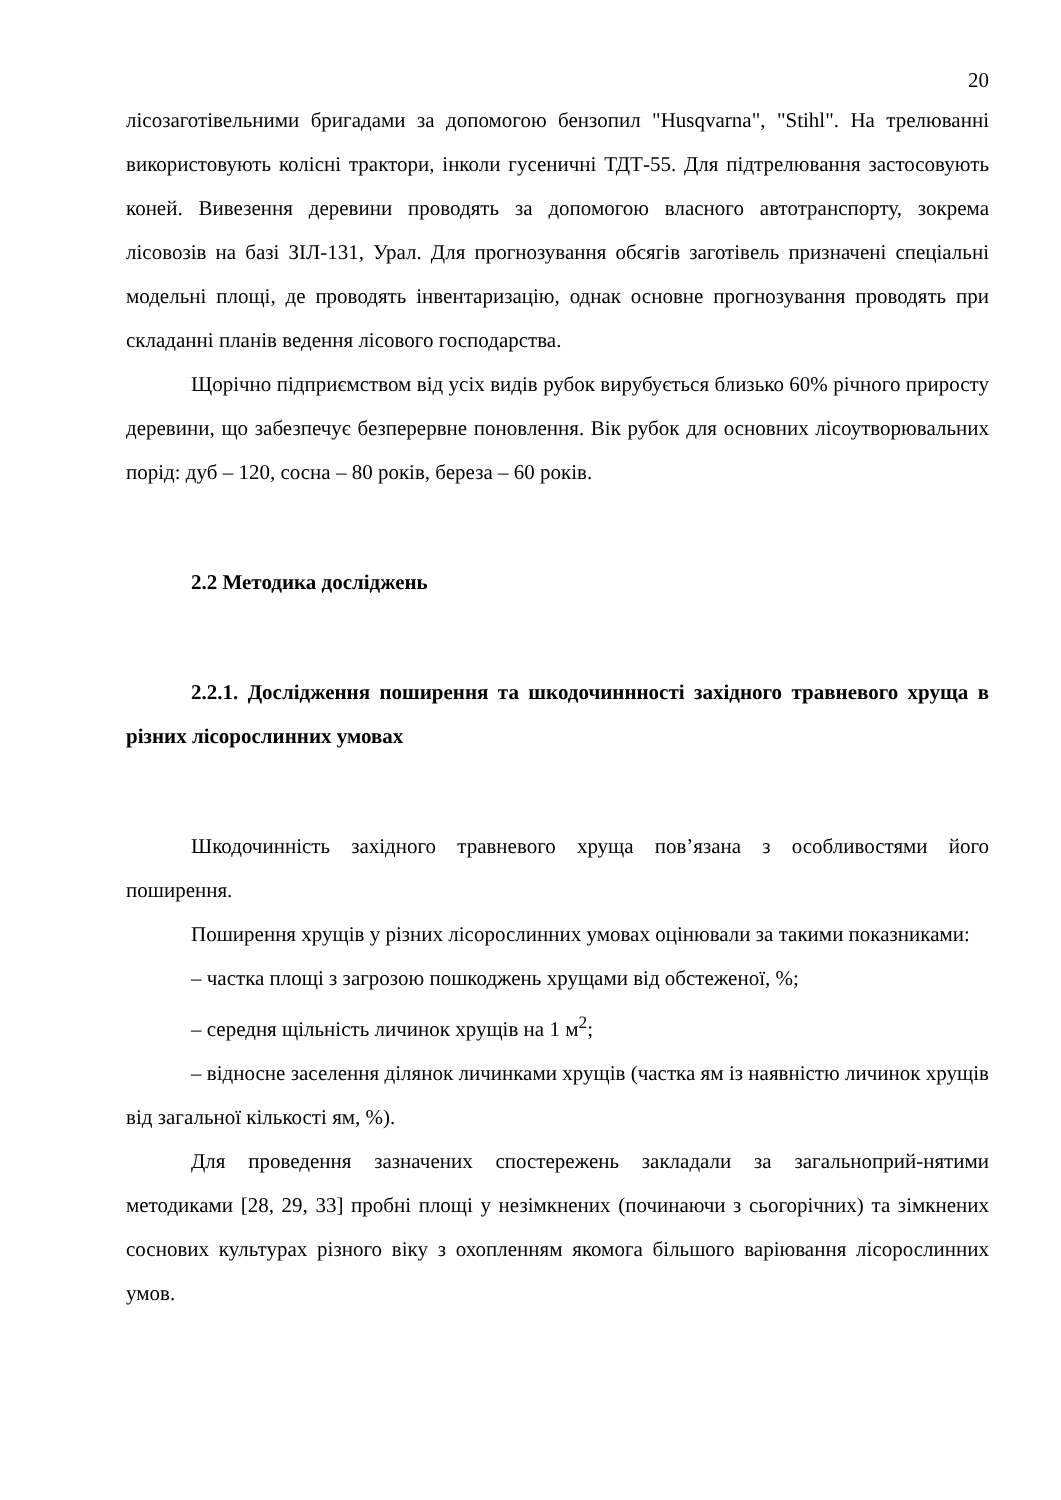20
лісозаготівельними бригадами за допомогою бензопил "Husqvarna", "Stihl". На трелюванні використовують колісні трактори, інколи гусеничні ТДТ-55. Для підтрелювання застосовують коней. Вивезення деревини проводять за допомогою власного автотранспорту, зокрема лісовозів на базі ЗІЛ-131, Урал. Для прогнозування обсягів заготівель призначені спеціальні модельні площі, де проводять інвентаризацію, однак основне прогнозування проводять при складанні планів ведення лісового господарства.
Щорічно підприємством від усіх видів рубок вирубується близько 60% річного приросту деревини, що забезпечує безперервне поновлення. Вік рубок для основних лісоутворювальних порід: дуб – 120, сосна – 80 років, береза – 60 років.
2.2 Методика досліджень
2.2.1. Дослідження поширення та шкодочиннності західного травневого хруща в різних лісорослинних умовах
Шкодочинність західного травневого хруща пов’язана з особливостями його поширення.
Поширення хрущів у різних лісорослинних умовах оцінювали за такими показниками:
– частка площі з загрозою пошкоджень хрущами від обстеженої, %;
– середня щільність личинок хрущів на 1 м<sup>2</sup>;
– відносне заселення ділянок личинками хрущів (частка ям із наявністю личинок хрущів від загальної кількості ям, %).
Для проведення зазначених спостережень закладали за загальноприй-нятими методиками [28, 29, 33] пробні площі у незімкнених (починаючи з сьогорічних) та зімкнених соснових культурах різного віку з охопленням якомога більшого варіювання лісорослинних умов.